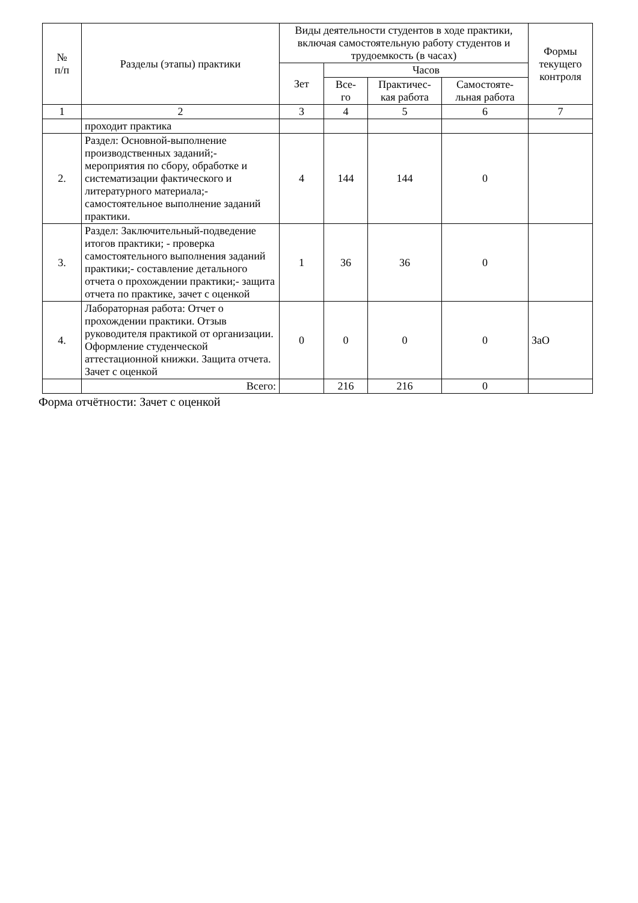| № п/п | Разделы (этапы) практики | Виды деятельности студентов в ходе практики, включая самостоятельную работу студентов и трудоемкость (в часах) | | | | Формы текущего контроля |
| --- | --- | --- | --- | --- | --- | --- |
| | | Зет | Часов | | | |
| | | | Все- го | Практичес- кая работа | Самостояте- льная работа | |
| 1 | 2 | 3 | 4 | 5 | 6 | 7 |
| | проходит практика | | | | | |
| 2. | Раздел: Основной-выполнение производственных заданий;- мероприятия по сбору, обработке и систематизации фактического и литературного материала;- самостоятельное выполнение заданий практики. | 4 | 144 | 144 | 0 | |
| 3. | Раздел: Заключительный-подведение итогов практики; - проверка самостоятельного выполнения заданий практики;- составление детального отчета о прохождении практики;- защита отчета по практике, зачет с оценкой | 1 | 36 | 36 | 0 | |
| 4. | Лабораторная работа: Отчет о прохождении практики. Отзыв руководителя практикой от организации. Оформление студенческой аттестационной книжки. Защита отчета. Зачет с оценкой | 0 | 0 | 0 | 0 | ЗаО |
| | Всего: | | 216 | 216 | 0 | |
Форма отчётности: Зачет с оценкой